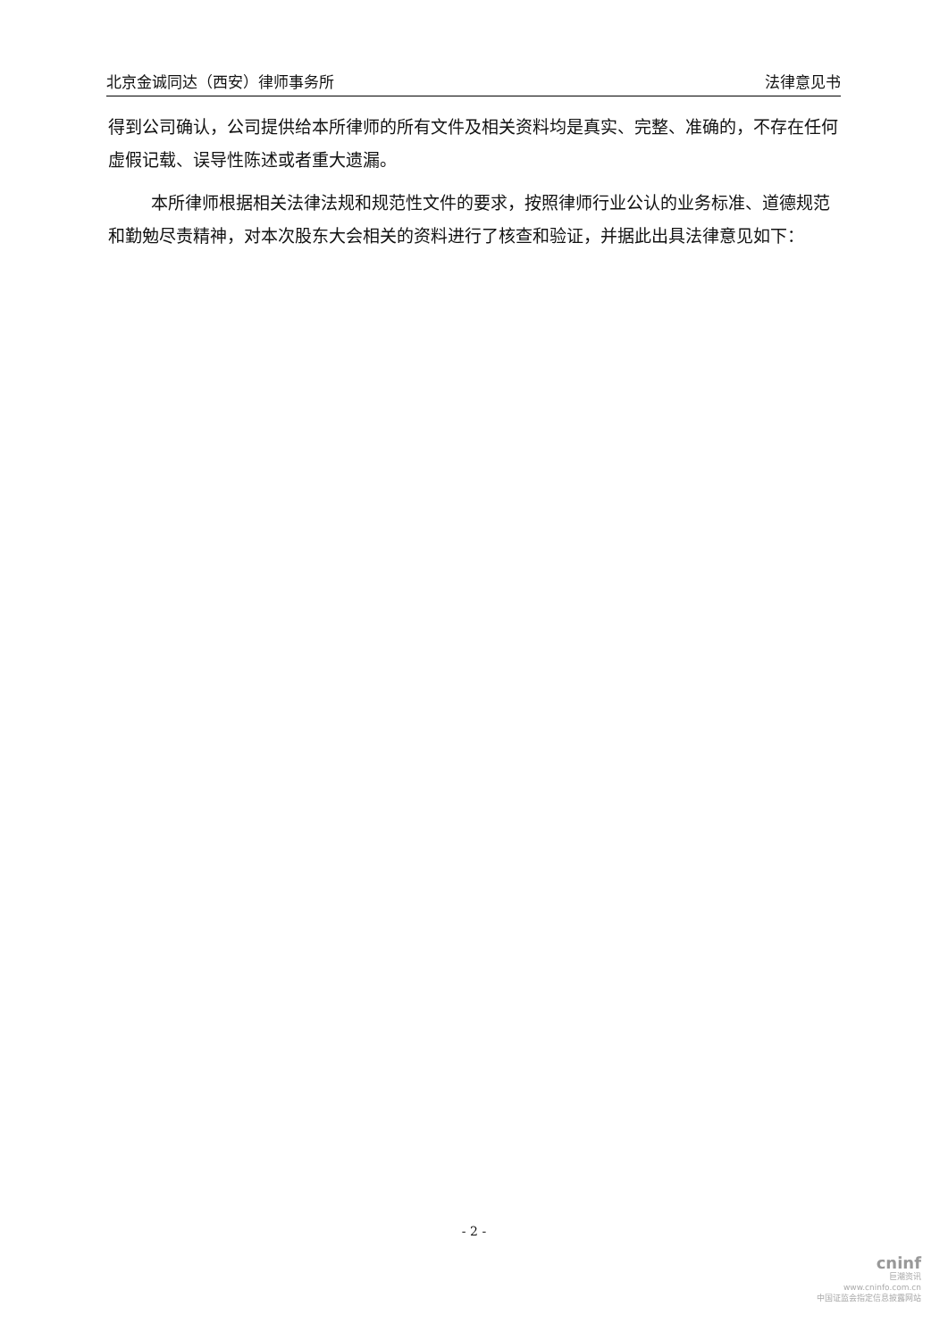北京金诚同达（西安）律师事务所 法律意见书
得到公司确认，公司提供给本所律师的所有文件及相关资料均是真实、完整、准确的，不存在任何虚假记载、误导性陈述或者重大遗漏。
本所律师根据相关法律法规和规范性文件的要求，按照律师行业公认的业务标准、道德规范和勤勉尽责精神，对本次股东大会相关的资料进行了核查和验证，并据此出具法律意见如下：
- 2 -
cninf
巨潮资讯
www.cninfo.com.cn
中国证监会指定信息披露网站